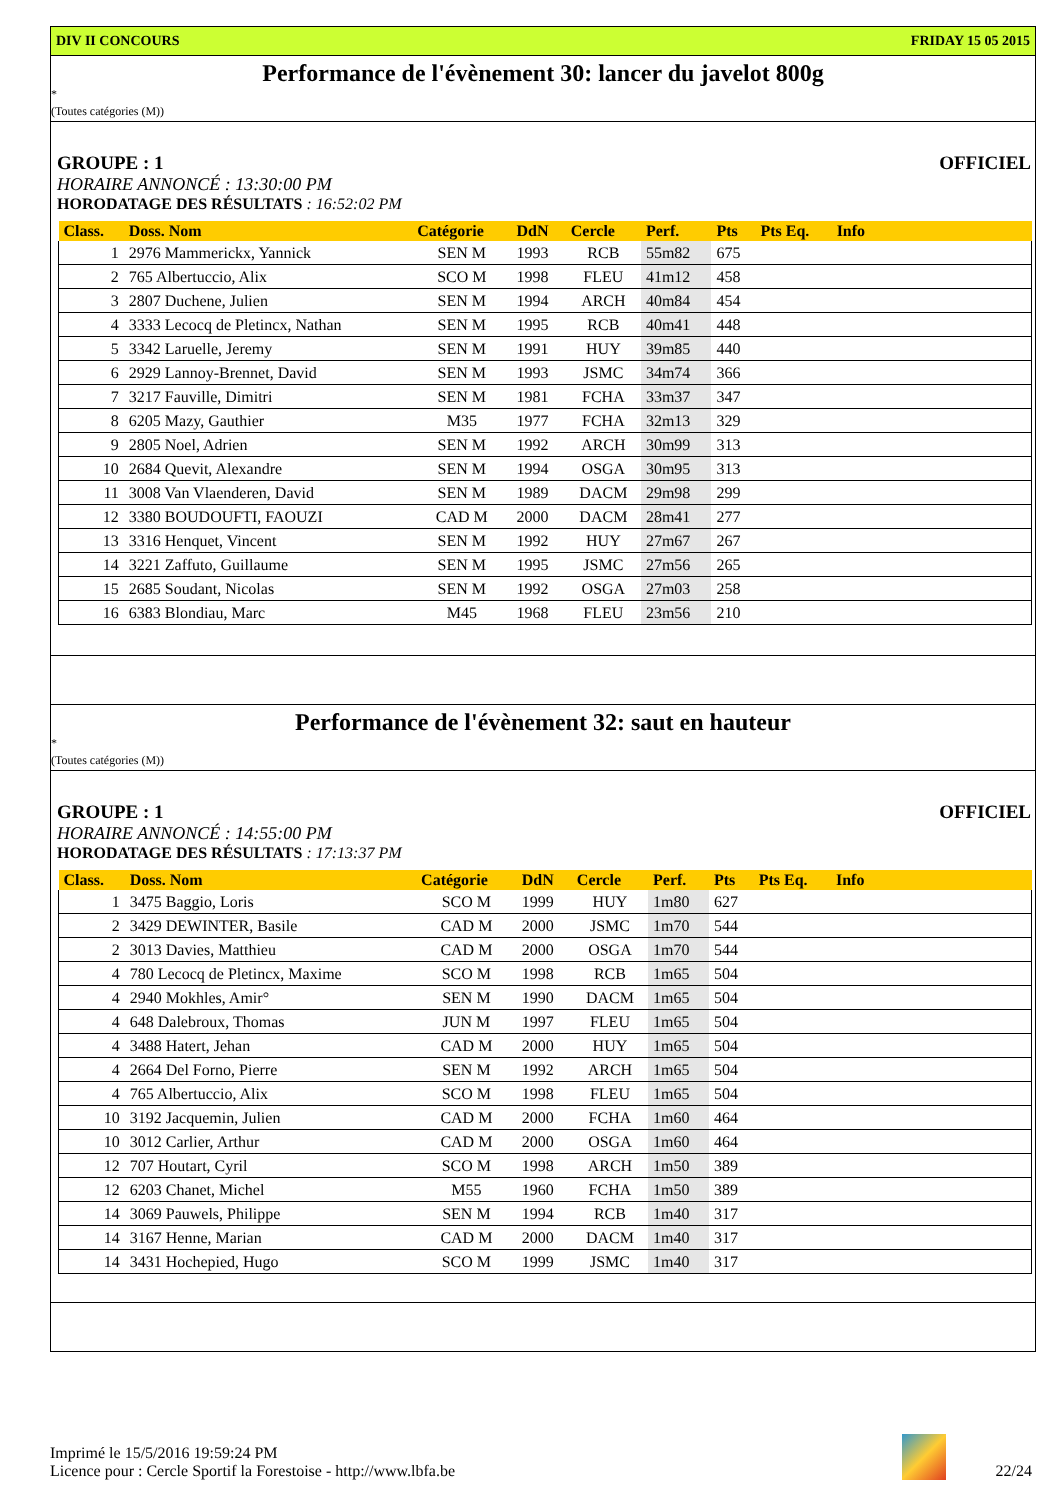DIV II CONCOURS FRIDAY 15 05 2015
Performance de l'évènement 30: lancer du javelot 800g
*
(Toutes catégories (M))
GROUPE : 1 OFFICIEL
HORAIRE ANNONCÉ : 13:30:00 PM
HORODATAGE DES RÉSULTATS : 16:52:02 PM
| Class. | Doss. Nom | Catégorie | DdN | Cercle | Perf. | Pts | Pts Eq. | Info | |
| --- | --- | --- | --- | --- | --- | --- | --- | --- | --- |
| 1 | 2976 Mammerickx, Yannick | SEN M | 1993 | RCB | 55m82 | 675 | | | |
| 2 | 765 Albertuccio, Alix | SCO M | 1998 | FLEU | 41m12 | 458 | | | |
| 3 | 2807 Duchene, Julien | SEN M | 1994 | ARCH | 40m84 | 454 | | | |
| 4 | 3333 Lecocq de Pletincx, Nathan | SEN M | 1995 | RCB | 40m41 | 448 | | | |
| 5 | 3342 Laruelle, Jeremy | SEN M | 1991 | HUY | 39m85 | 440 | | | |
| 6 | 2929 Lannoy-Brennet, David | SEN M | 1993 | JSMC | 34m74 | 366 | | | |
| 7 | 3217 Fauville, Dimitri | SEN M | 1981 | FCHA | 33m37 | 347 | | | |
| 8 | 6205 Mazy, Gauthier | M35 | 1977 | FCHA | 32m13 | 329 | | | |
| 9 | 2805 Noel, Adrien | SEN M | 1992 | ARCH | 30m99 | 313 | | | |
| 10 | 2684 Quevit, Alexandre | SEN M | 1994 | OSGA | 30m95 | 313 | | | |
| 11 | 3008 Van Vlaenderen, David | SEN M | 1989 | DACM | 29m98 | 299 | | | |
| 12 | 3380 BOUDOUFTI, FAOUZI | CAD M | 2000 | DACM | 28m41 | 277 | | | |
| 13 | 3316 Henquet, Vincent | SEN M | 1992 | HUY | 27m67 | 267 | | | |
| 14 | 3221 Zaffuto, Guillaume | SEN M | 1995 | JSMC | 27m56 | 265 | | | |
| 15 | 2685 Soudant, Nicolas | SEN M | 1992 | OSGA | 27m03 | 258 | | | |
| 16 | 6383 Blondiau, Marc | M45 | 1968 | FLEU | 23m56 | 210 | | | |
Performance de l'évènement 32: saut en hauteur
*
(Toutes catégories (M))
GROUPE : 1 OFFICIEL
HORAIRE ANNONCÉ : 14:55:00 PM
HORODATAGE DES RÉSULTATS : 17:13:37 PM
| Class. | Doss. Nom | Catégorie | DdN | Cercle | Perf. | Pts | Pts Eq. | Info | |
| --- | --- | --- | --- | --- | --- | --- | --- | --- | --- |
| 1 | 3475 Baggio, Loris | SCO M | 1999 | HUY | 1m80 | 627 | | | |
| 2 | 3429 DEWINTER, Basile | CAD M | 2000 | JSMC | 1m70 | 544 | | | |
| 2 | 3013 Davies, Matthieu | CAD M | 2000 | OSGA | 1m70 | 544 | | | |
| 4 | 780 Lecocq de Pletincx, Maxime | SCO M | 1998 | RCB | 1m65 | 504 | | | |
| 4 | 2940 Mokhles, Amir° | SEN M | 1990 | DACM | 1m65 | 504 | | | |
| 4 | 648 Dalebroux, Thomas | JUN M | 1997 | FLEU | 1m65 | 504 | | | |
| 4 | 3488 Hatert, Jehan | CAD M | 2000 | HUY | 1m65 | 504 | | | |
| 4 | 2664 Del Forno, Pierre | SEN M | 1992 | ARCH | 1m65 | 504 | | | |
| 4 | 765 Albertuccio, Alix | SCO M | 1998 | FLEU | 1m65 | 504 | | | |
| 10 | 3192 Jacquemin, Julien | CAD M | 2000 | FCHA | 1m60 | 464 | | | |
| 10 | 3012 Carlier, Arthur | CAD M | 2000 | OSGA | 1m60 | 464 | | | |
| 12 | 707 Houtart, Cyril | SCO M | 1998 | ARCH | 1m50 | 389 | | | |
| 12 | 6203 Chanet, Michel | M55 | 1960 | FCHA | 1m50 | 389 | | | |
| 14 | 3069 Pauwels, Philippe | SEN M | 1994 | RCB | 1m40 | 317 | | | |
| 14 | 3167 Henne, Marian | CAD M | 2000 | DACM | 1m40 | 317 | | | |
| 14 | 3431 Hochepied, Hugo | SCO M | 1999 | JSMC | 1m40 | 317 | | | |
Imprimé le 15/5/2016 19:59:24 PM
Licence pour : Cercle Sportif la Forestoise - http://www.lbfa.be
22/24